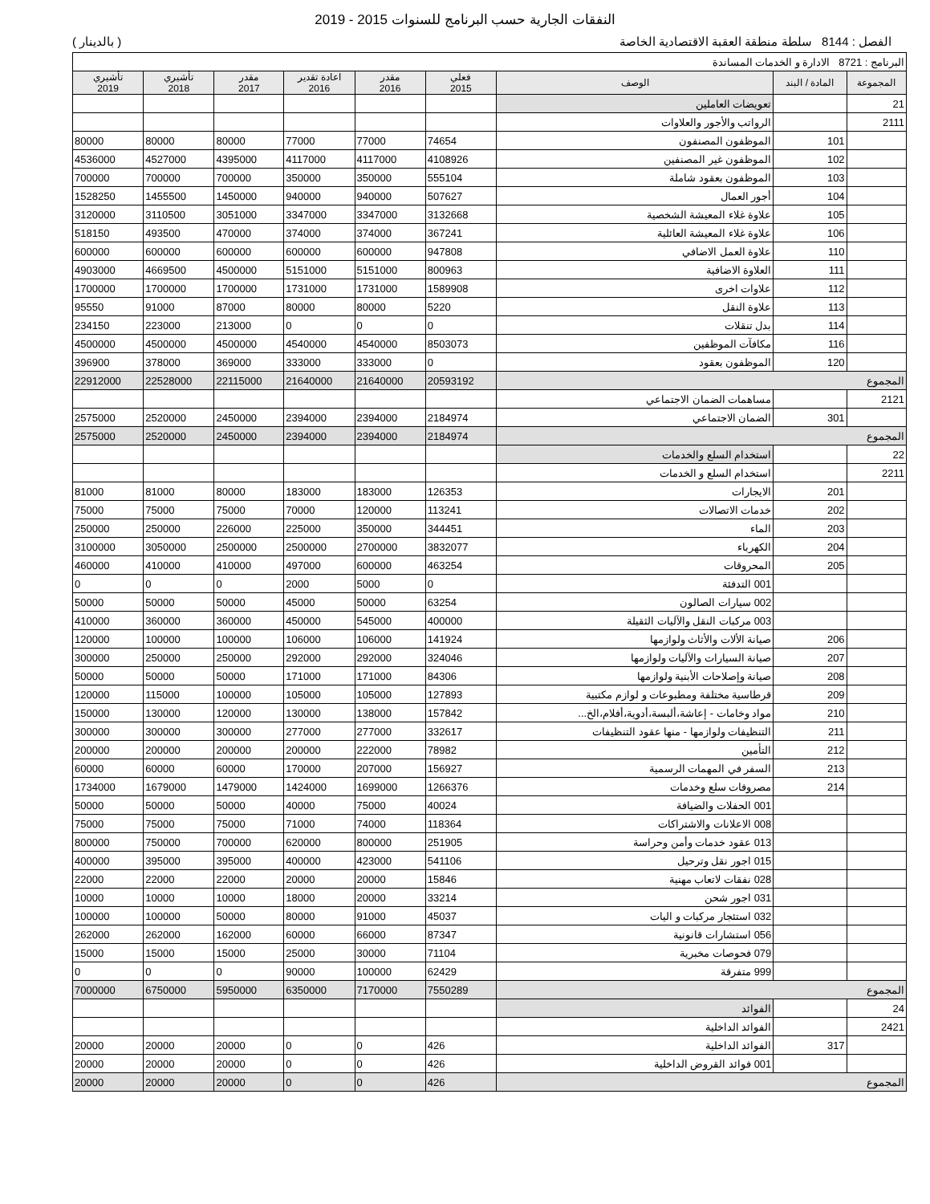النفقات الجارية حسب البرنامج للسنوات 2015 - 2019
الفصل : 8144 سلطة منطقة العقبة الاقتصادية الخاصة ( بالدينار )
| البرنامج : 8721 الادارة و الخدمات المساندة | | | | | | | | |
| المجموعة | المادة / البند | الوصف | فعلي 2015 | مقدر 2016 | اعادة تقدير 2016 | مقدر 2017 | تأشيري 2018 | تأشيري 2019 |
| 21 | | تعويضات العاملين | | | | | | |
| 2111 | | الرواتب والأجور والعلاوات | | | | | | |
| | 101 | الموظفون المصنفون | 74654 | 77000 | 77000 | 80000 | 80000 | 80000 |
| | 102 | الموظفون غير المصنفين | 4108926 | 4117000 | 4117000 | 4395000 | 4527000 | 4536000 |
| | 103 | الموظفون بعقود شاملة | 555104 | 350000 | 350000 | 700000 | 700000 | 700000 |
| | 104 | أجور العمال | 507627 | 940000 | 940000 | 1450000 | 1455500 | 1528250 |
| | 105 | علاوة غلاء المعيشة الشخصية | 3132668 | 3347000 | 3347000 | 3051000 | 3110500 | 3120000 |
| | 106 | علاوة غلاء المعيشة العائلية | 367241 | 374000 | 374000 | 470000 | 493500 | 518150 |
| | 110 | علاوة العمل الاضافي | 947808 | 600000 | 600000 | 600000 | 600000 | 600000 |
| | 111 | العلاوة الاضافية | 800963 | 5151000 | 5151000 | 4500000 | 4669500 | 4903000 |
| | 112 | علاوات اخرى | 1589908 | 1731000 | 1731000 | 1700000 | 1700000 | 1700000 |
| | 113 | علاوة النقل | 5220 | 80000 | 80000 | 87000 | 91000 | 95550 |
| | 114 | بدل تنقلات | 0 | 0 | 0 | 213000 | 223000 | 234150 |
| | 116 | مكافآت الموظفين | 8503073 | 4540000 | 4540000 | 4500000 | 4500000 | 4500000 |
| | 120 | الموظفون بعقود | 0 | 333000 | 333000 | 369000 | 378000 | 396900 |
| المجموع | | | 20593192 | 21640000 | 21640000 | 22115000 | 22528000 | 22912000 |
| 2121 | | مساهمات الضمان الاجتماعي | | | | | | |
| | 301 | الضمان الاجتماعي | 2184974 | 2394000 | 2394000 | 2450000 | 2520000 | 2575000 |
| المجموع | | | 2184974 | 2394000 | 2394000 | 2450000 | 2520000 | 2575000 |
| 22 | | استخدام السلع والخدمات | | | | | | |
| 2211 | | استخدام السلع و الخدمات | | | | | | |
| | 201 | الايجارات | 126353 | 183000 | 183000 | 80000 | 81000 | 81000 |
| | 202 | خدمات الاتصالات | 113241 | 120000 | 70000 | 75000 | 75000 | 75000 |
| | 203 | الماء | 344451 | 350000 | 225000 | 226000 | 250000 | 250000 |
| | 204 | الكهرباء | 3832077 | 2700000 | 2500000 | 2500000 | 3050000 | 3100000 |
| | 205 | المحروقات | 463254 | 600000 | 497000 | 410000 | 410000 | 460000 |
| | | 001 التدفئة | 0 | 5000 | 2000 | 0 | 0 | 0 |
| | | 002 سيارات الصالون | 63254 | 50000 | 45000 | 50000 | 50000 | 50000 |
| | | 003 مركبات النقل والآليات الثقيلة | 400000 | 545000 | 450000 | 360000 | 360000 | 410000 |
| | 206 | صيانة الألات والأثاث ولوازمها | 141924 | 106000 | 106000 | 100000 | 100000 | 120000 |
| | 207 | صيانة السيارات والآليات ولوازمها | 324046 | 292000 | 292000 | 250000 | 250000 | 300000 |
| | 208 | صيانة وإصلاحات الأبنية ولوازمها | 84306 | 171000 | 171000 | 50000 | 50000 | 50000 |
| | 209 | قرطاسية مختلفة ومطبوعات و لوازم مكتبية | 127893 | 105000 | 105000 | 100000 | 115000 | 120000 |
| | 210 | مواد وخامات - إعاشة،ألبسة،أدوية،أفلام،الخ... | 157842 | 138000 | 130000 | 120000 | 130000 | 150000 |
| | 211 | التنظيفات ولوازمها - منها عقود التنظيفات | 332617 | 277000 | 277000 | 300000 | 300000 | 300000 |
| | 212 | التأمين | 78982 | 222000 | 200000 | 200000 | 200000 | 200000 |
| | 213 | السفر في المهمات الرسمية | 156927 | 207000 | 170000 | 60000 | 60000 | 60000 |
| | 214 | مصروفات سلع وخدمات | 1266376 | 1699000 | 1424000 | 1479000 | 1679000 | 1734000 |
| | | 001 الحفلات والضيافة | 40024 | 75000 | 40000 | 50000 | 50000 | 50000 |
| | | 008 الاعلانات والاشتراكات | 118364 | 74000 | 71000 | 75000 | 75000 | 75000 |
| | | 013 عقود خدمات وأمن وحراسة | 251905 | 800000 | 620000 | 700000 | 750000 | 800000 |
| | | 015 اجور نقل وترحيل | 541106 | 423000 | 400000 | 395000 | 395000 | 400000 |
| | | 028 نفقات لاتعاب مهنية | 15846 | 20000 | 20000 | 22000 | 22000 | 22000 |
| | | 031 اجور شحن | 33214 | 20000 | 18000 | 10000 | 10000 | 10000 |
| | | 032 استئجار مركبات و اليات | 45037 | 91000 | 80000 | 50000 | 100000 | 100000 |
| | | 056 استشارات قانونية | 87347 | 66000 | 60000 | 162000 | 262000 | 262000 |
| | | 079 فحوصات مخبرية | 71104 | 30000 | 25000 | 15000 | 15000 | 15000 |
| | | 999 متفرقة | 62429 | 100000 | 90000 | 0 | 0 | 0 |
| المجموع | | | 7550289 | 7170000 | 6350000 | 5950000 | 6750000 | 7000000 |
| 24 | | الفوائد | | | | | | |
| 2421 | | الفوائد الداخلية | | | | | | |
| | 317 | الفوائد الداخلية | 426 | 0 | 0 | 20000 | 20000 | 20000 |
| | | 001 فوائد القروض الداخلية | 426 | 0 | 0 | 20000 | 20000 | 20000 |
| المجموع | | | 426 | 0 | 0 | 20000 | 20000 | 20000 |